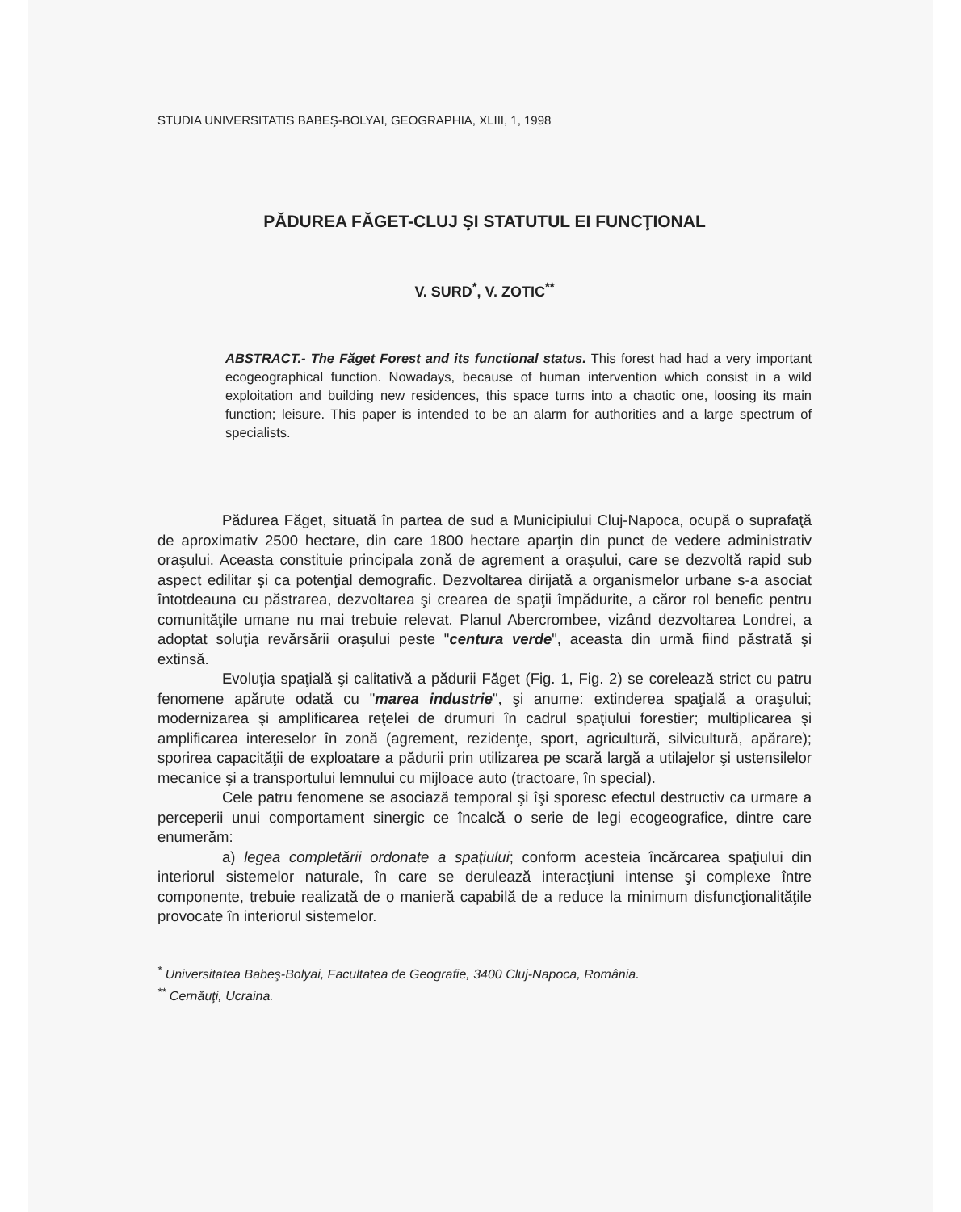STUDIA UNIVERSITATIS BABEŞ-BOLYAI, GEOGRAPHIA, XLIII, 1, 1998
PĂDUREA FĂGET-CLUJ ŞI STATUTUL EI FUNCŢIONAL
V. SURD<sup>*</sup>, V. ZOTIC<sup>**</sup>
ABSTRACT.- The Făget Forest and its functional status. This forest had had a very important ecogeographical function. Nowadays, because of human intervention which consist in a wild exploitation and building new residences, this space turns into a chaotic one, loosing its main function; leisure. This paper is intended to be an alarm for authorities and a large spectrum of specialists.
Pădurea Făget, situată în partea de sud a Municipiului Cluj-Napoca, ocupă o suprafaţă de aproximativ 2500 hectare, din care 1800 hectare aparţin din punct de vedere administrativ oraşului. Aceasta constituie principala zonă de agrement a oraşului, care se dezvoltă rapid sub aspect edilitar şi ca potenţial demografic. Dezvoltarea dirijată a organismelor urbane s-a asociat întotdeauna cu păstrarea, dezvoltarea şi crearea de spaţii împădurite, a căror rol benefic pentru comunităţile umane nu mai trebuie relevat. Planul Abercrombee, vizând dezvoltarea Londrei, a adoptat soluţia revărsării oraşului peste "centura verde", aceasta din urmă fiind păstrată şi extinsă.
Evoluţia spaţială şi calitativă a pădurii Făget (Fig. 1, Fig. 2) se corelează strict cu patru fenomene apărute odată cu "marea industrie", şi anume: extinderea spaţială a oraşului; modernizarea şi amplificarea reţelei de drumuri în cadrul spaţiului forestier; multiplicarea şi amplificarea intereselor în zonă (agrement, rezidenţe, sport, agricultură, silvicultură, apărare); sporirea capacităţii de exploatare a pădurii prin utilizarea pe scară largă a utilajelor şi ustensilelor mecanice şi a transportului lemnului cu mijloace auto (tractoare, în special).
Cele patru fenomene se asociază temporal şi îşi sporesc efectul destructiv ca urmare a perceperii unui comportament sinergic ce încalcă o serie de legi ecogeografice, dintre care enumerăm:
a) legea completării ordonate a spaţiului; conform acesteia încărcarea spaţiului din interiorul sistemelor naturale, în care se derulează interacţiuni intense şi complexe între componente, trebuie realizată de o manieră capabilă de a reduce la minimum disfuncţionalităţile provocate în interiorul sistemelor.
<sup>*</sup> Universitatea Babeş-Bolyai, Facultatea de Geografie, 3400 Cluj-Napoca, România.
<sup>**</sup> Cernăuţi, Ucraina.